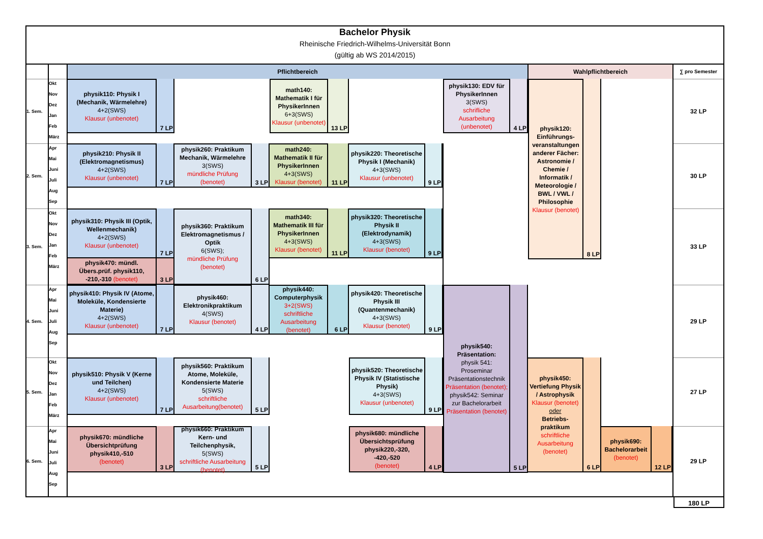| Bachelor Physik Rheinische Friedrich-Wilhelms-Universität Bonn (gültig ab WS 2014/2015) | | | | | | | | | | | | | | | | |
| | | Pflichtbereich | | | | | | | | | | Wahlpflichtbereich | | | | ∑ pro Semester |
| 1. Sem. | Okt Nov Dez Jan Feb März | physik110: Physik I (Mechanik, Wärmelehre) 4+2(SWS) Klausur (unbenotet) | 7 LP | | | math140: Mathematik I für PhysikerInnen 6+3(SWS) Klausur (unbenotet) | 13 LP | | | physik130: EDV für PhysikerInnen 3(SWS) schrifliche Ausarbeitung (unbenotet) | 4 LP | physik120: Einführungs-veranstaltungen anderer Fächer: Astronomie / Chemie / Informatik / Meteorologie / BWL / VWL / Philosophie Klausur (benotet) | 8 LP | | | 32 LP |
| 2. Sem. | Apr Mai Juni Juli Aug Sep | physik210: Physik II (Elektromagnetismus) 4+2(SWS) Klausur (unbenotet) | 7 LP | physik260: Praktikum Mechanik, Wärmelehre 3(SWS) mündliche Prüfung (benotet) | 3 LP | math240: Mathematik II für PhysikerInnen 4+3(SWS) Klausur (benotet) | 11 LP | physik220: Theoretische Physik I (Mechanik) 4+3(SWS) Klausur (unbenotet) | 9 LP | | | | | | | 30 LP |
| 3. Sem. | Okt Nov Dez Jan Feb März | physik310: Physik III (Optik, Wellenmechanik) 4+2(SWS) Klausur (unbenotet) physik470: mündl. Übers.prüf. physik110, -210,-310 (benotet) | 7 LP 3 LP | physik360: Praktikum Elektromagnetismus / Optik 6(SWS); mündliche Prüfung (benotet) | 6 LP | math340: Mathematik III für PhysikerInnen 4+3(SWS) Klausur (benotet) | 11 LP | physik320: Theoretische Physik II (Elektrodynamik) 4+3(SWS) Klausur (benotet) | 9 LP | | | | | | | 33 LP |
| 4. Sem. | Apr Mai Juni Juli Aug Sep | physik410: Physik IV (Atome, Moleküle, Kondensierte Materie) 4+2(SWS) Klausur (unbenotet) | 7 LP | physik460: Elektronikpraktikum 4(SWS) Klausur (benotet) | 4 LP | physik440: Computerphysik 3+2(SWS) schriftliche Ausarbeitung (benotet) | 6 LP | physik420: Theoretische Physik III (Quantenmechanik) 4+3(SWS) Klausur (benotet) | 9 LP | physik540: Präsentation: physik 541: Proseminar Präsentationstechnik Präsentation (benotet); physik542: Seminar zur Bachelorarbeit Präsentation (benotet) | 5 LP | | | | | 29 LP |
| 5. Sem. | Okt Nov Dez Jan Feb März | physik510: Physik V (Kerne und Teilchen) 4+2(SWS) Klausur (unbenotet) | 7 LP | physik560: Praktikum Atome, Moleküle, Kondensierte Materie 5(SWS) schriftliche Ausarbeitung(benotet) | 5 LP | | | physik520: Theoretische Physik IV (Statistische Physik) 4+3(SWS) Klausur (unbenotet) | 9 LP | | | physik450: Vertiefung Physik / Astrophysik Klausur (benotet) oder Betriebs-praktikum schriftliche Ausarbeitung (benotet) | 6 LP | | | 27 LP |
| 6. Sem. | Apr Mai Juni Juli Aug Sep | physik670: mündliche Übersichtprüfung physik410,-510 (benotet) | 3 LP | physik660: Praktikum Kern- und Teilchenphysik, 5(SWS) schriftliche Ausarbeitung (benotet) | 5 LP | | | physik680: mündliche Übersichtsprüfung physik220,-320, -420,-520 (benotet) | 4 LP | | | | | physik690: Bachelorarbeit (benotet) | 12 LP | 29 LP |
180 LP